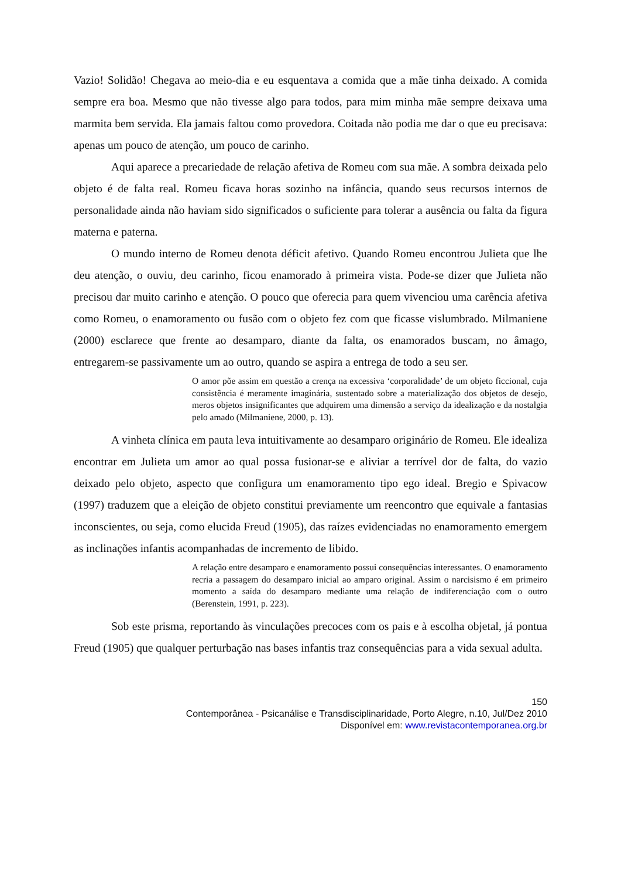Vazio! Solidão! Chegava ao meio-dia e eu esquentava a comida que a mãe tinha deixado. A comida sempre era boa. Mesmo que não tivesse algo para todos, para mim minha mãe sempre deixava uma marmita bem servida. Ela jamais faltou como provedora. Coitada não podia me dar o que eu precisava: apenas um pouco de atenção, um pouco de carinho.
Aqui aparece a precariedade de relação afetiva de Romeu com sua mãe. A sombra deixada pelo objeto é de falta real. Romeu ficava horas sozinho na infância, quando seus recursos internos de personalidade ainda não haviam sido significados o suficiente para tolerar a ausência ou falta da figura materna e paterna.
O mundo interno de Romeu denota déficit afetivo. Quando Romeu encontrou Julieta que lhe deu atenção, o ouviu, deu carinho, ficou enamorado à primeira vista. Pode-se dizer que Julieta não precisou dar muito carinho e atenção. O pouco que oferecia para quem vivenciou uma carência afetiva como Romeu, o enamoramento ou fusão com o objeto fez com que ficasse vislumbrado. Milmaniene (2000) esclarece que frente ao desamparo, diante da falta, os enamorados buscam, no âmago, entregarem-se passivamente um ao outro, quando se aspira a entrega de todo a seu ser.
O amor põe assim em questão a crença na excessiva ‘corporalidade’ de um objeto ficcional, cuja consistência é meramente imaginária, sustentado sobre a materialização dos objetos de desejo, meros objetos insignificantes que adquirem uma dimensão a serviço da idealização e da nostalgia pelo amado (Milmaniene, 2000, p. 13).
A vinheta clínica em pauta leva intuitivamente ao desamparo originário de Romeu. Ele idealiza encontrar em Julieta um amor ao qual possa fusionar-se e aliviar a terrível dor de falta, do vazio deixado pelo objeto, aspecto que configura um enamoramento tipo ego ideal. Bregio e Spivacow (1997) traduzem que a eleição de objeto constitui previamente um reencontro que equivale a fantasias inconscientes, ou seja, como elucida Freud (1905), das raízes evidenciadas no enamoramento emergem as inclinações infantis acompanhadas de incremento de libido.
A relação entre desamparo e enamoramento possui consequências interessantes. O enamoramento recria a passagem do desamparo inicial ao amparo original. Assim o narcisismo é em primeiro momento a saída do desamparo mediante uma relação de indiferenciação com o outro (Berenstein, 1991, p. 223).
Sob este prisma, reportando às vinculações precoces com os pais e à escolha objetal, já pontua Freud (1905) que qualquer perturbação nas bases infantis traz consequências para a vida sexual adulta.
150
Contemporânea - Psicanálise e Transdisciplinaridade, Porto Alegre, n.10, Jul/Dez 2010
Disponível em: www.revistacontemporanea.org.br